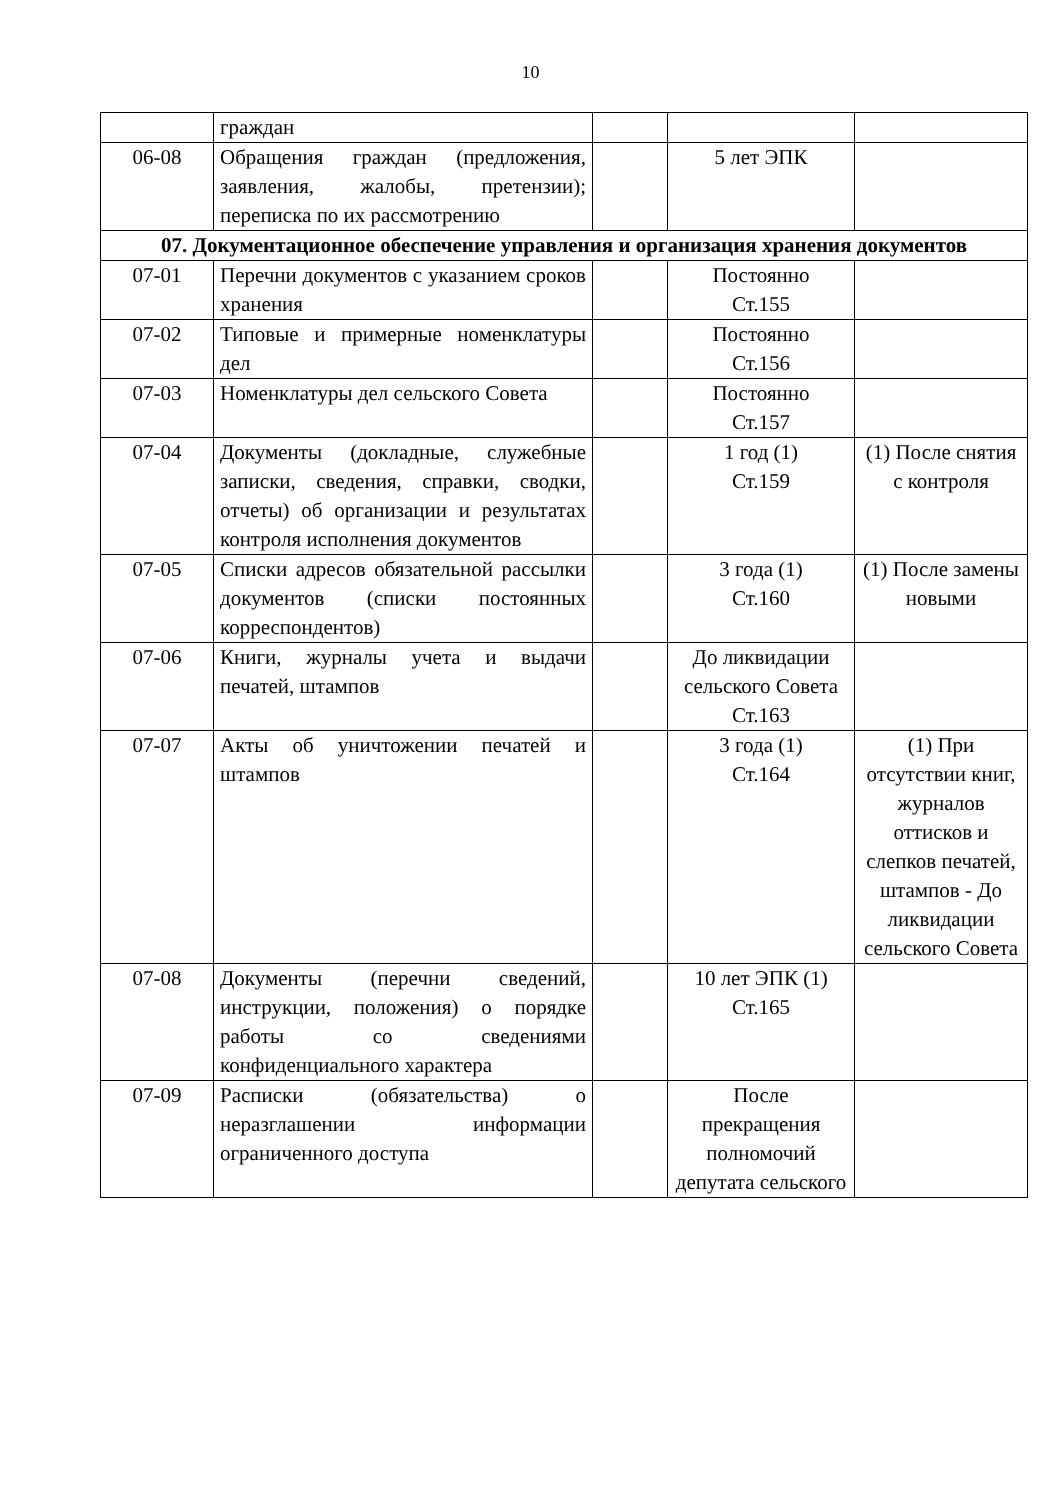10
| | граждан | | | |
| 06-08 | Обращения граждан (предложения, заявления, жалобы, претензии); переписка по их рассмотрению | | 5 лет ЭПК | |
| 07. Документационное обеспечение управления и организация хранения документов | | | | |
| 07-01 | Перечни документов с указанием сроков хранения | | Постоянно Ст.155 | |
| 07-02 | Типовые и примерные номенклатуры дел | | Постоянно Ст.156 | |
| 07-03 | Номенклатуры дел сельского Совета | | Постоянно Ст.157 | |
| 07-04 | Документы (докладные, служебные записки, сведения, справки, сводки, отчеты) об организации и результатах контроля исполнения документов | | 1 год (1) Ст.159 | (1) После снятия с контроля |
| 07-05 | Списки адресов обязательной рассылки документов (списки постоянных корреспондентов) | | 3 года (1) Ст.160 | (1) После замены новыми |
| 07-06 | Книги, журналы учета и выдачи печатей, штампов | | До ликвидации сельского Совета Ст.163 | |
| 07-07 | Акты об уничтожении печатей и штампов | | 3 года (1) Ст.164 | (1) При отсутствии книг, журналов оттисков и слепков печатей, штампов - До ликвидации сельского Совета |
| 07-08 | Документы (перечни сведений, инструкции, положения) о порядке работы со сведениями конфиденциального характера | | 10 лет ЭПК (1) Ст.165 | |
| 07-09 | Расписки (обязательства) о неразглашении информации ограниченного доступа | | После прекращения полномочий депутата сельского | |